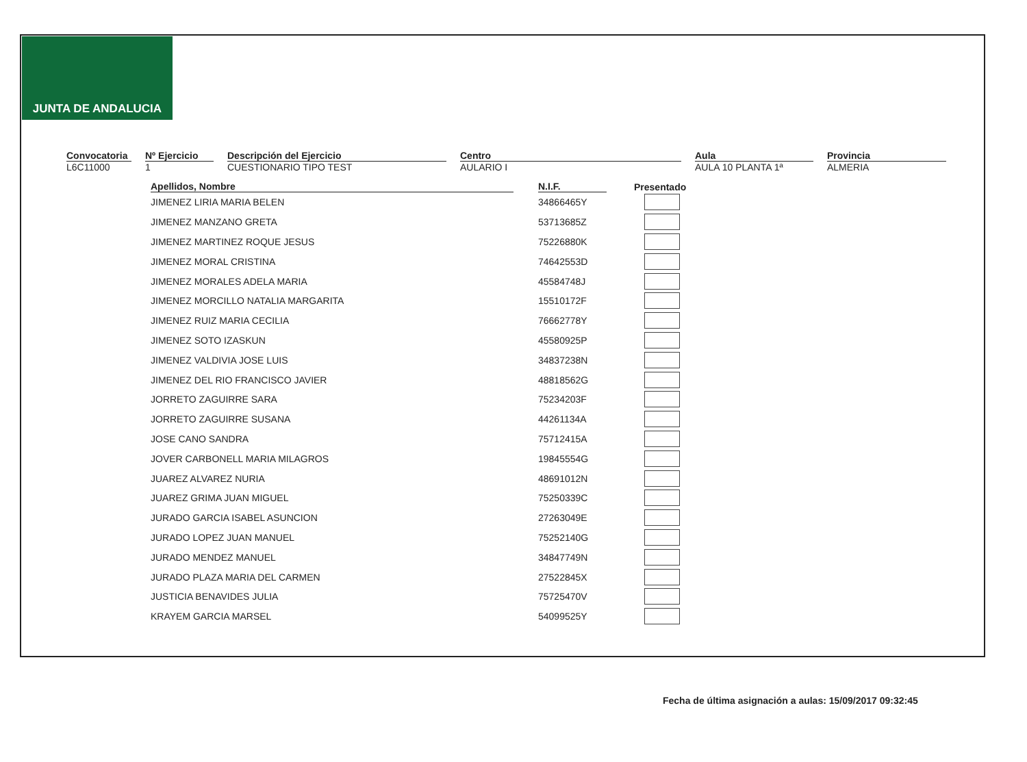JUNTA DE ANDALUCIA
Convocatoria
L6C11000
Nº Ejercicio
1
Descripción del Ejercicio
CUESTIONARIO TIPO TEST
Centro
AULARIO I
Aula
AULA 10 PLANTA 1ª
Provincia
ALMERIA
| Apellidos, Nombre | N.I.F. | Presentado |
| --- | --- | --- |
| JIMENEZ LIRIA MARIA BELEN | 34866465Y | |
| JIMENEZ MANZANO GRETA | 53713685Z | |
| JIMENEZ MARTINEZ ROQUE JESUS | 75226880K | |
| JIMENEZ MORAL CRISTINA | 74642553D | |
| JIMENEZ MORALES ADELA MARIA | 45584748J | |
| JIMENEZ MORCILLO NATALIA MARGARITA | 15510172F | |
| JIMENEZ RUIZ MARIA CECILIA | 76662778Y | |
| JIMENEZ SOTO IZASKUN | 45580925P | |
| JIMENEZ VALDIVIA JOSE LUIS | 34837238N | |
| JIMENEZ DEL RIO FRANCISCO JAVIER | 48818562G | |
| JORRETO ZAGUIRRE SARA | 75234203F | |
| JORRETO ZAGUIRRE SUSANA | 44261134A | |
| JOSE CANO SANDRA | 75712415A | |
| JOVER CARBONELL MARIA MILAGROS | 19845554G | |
| JUAREZ ALVAREZ NURIA | 48691012N | |
| JUAREZ GRIMA JUAN MIGUEL | 75250339C | |
| JURADO GARCIA ISABEL ASUNCION | 27263049E | |
| JURADO LOPEZ JUAN MANUEL | 75252140G | |
| JURADO MENDEZ MANUEL | 34847749N | |
| JURADO PLAZA MARIA DEL CARMEN | 27522845X | |
| JUSTICIA BENAVIDES JULIA | 75725470V | |
| KRAYEM GARCIA MARSEL | 54099525Y | |
Fecha de última asignación a aulas: 15/09/2017 09:32:45